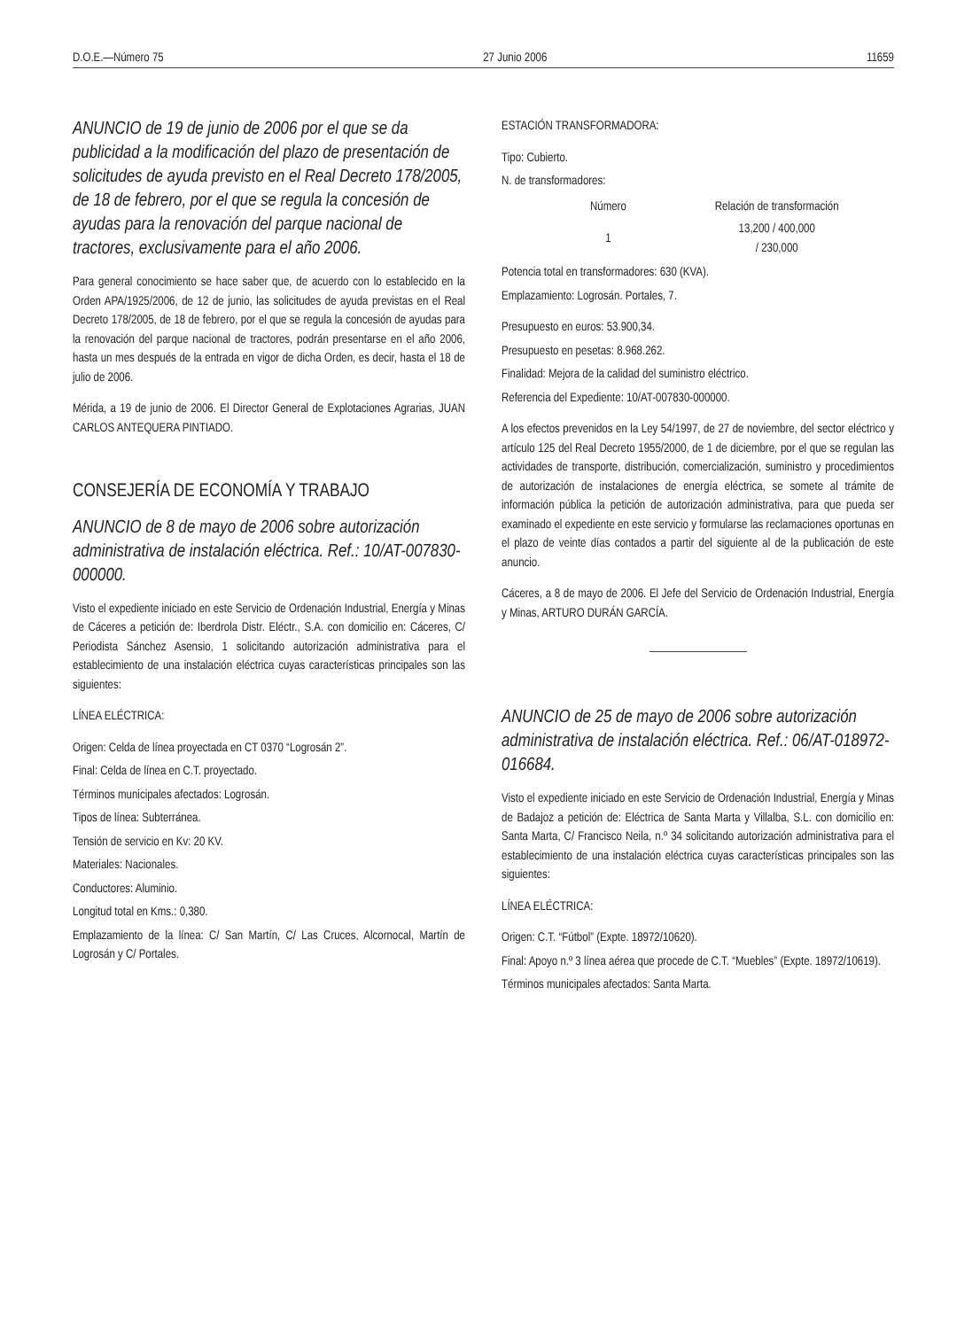D.O.E.—Número 75 27 Junio 2006 11659
ANUNCIO de 19 de junio de 2006 por el que se da publicidad a la modificación del plazo de presentación de solicitudes de ayuda previsto en el Real Decreto 178/2005, de 18 de febrero, por el que se regula la concesión de ayudas para la renovación del parque nacional de tractores, exclusivamente para el año 2006.
Para general conocimiento se hace saber que, de acuerdo con lo establecido en la Orden APA/1925/2006, de 12 de junio, las solicitudes de ayuda previstas en el Real Decreto 178/2005, de 18 de febrero, por el que se regula la concesión de ayudas para la renovación del parque nacional de tractores, podrán presentarse en el año 2006, hasta un mes después de la entrada en vigor de dicha Orden, es decir, hasta el 18 de julio de 2006.
Mérida, a 19 de junio de 2006. El Director General de Explotaciones Agrarias, JUAN CARLOS ANTEQUERA PINTIADO.
CONSEJERÍA DE ECONOMÍA Y TRABAJO
ANUNCIO de 8 de mayo de 2006 sobre autorización administrativa de instalación eléctrica. Ref.: 10/AT-007830-000000.
Visto el expediente iniciado en este Servicio de Ordenación Industrial, Energía y Minas de Cáceres a petición de: Iberdrola Distr. Eléctr., S.A. con domicilio en: Cáceres, C/ Periodista Sánchez Asensio, 1 solicitando autorización administrativa para el establecimiento de una instalación eléctrica cuyas características principales son las siguientes:
LÍNEA ELÉCTRICA:
Origen: Celda de línea proyectada en CT 0370 “Logrosán 2”.
Final: Celda de línea en C.T. proyectado.
Términos municipales afectados: Logrosán.
Tipos de línea: Subterránea.
Tensión de servicio en Kv: 20 KV.
Materiales: Nacionales.
Conductores: Aluminio.
Longitud total en Kms.: 0,380.
Emplazamiento de la línea: C/ San Martín, C/ Las Cruces, Alcornocal, Martín de Logrosán y C/ Portales.
ESTACIÓN TRANSFORMADORA:
Tipo: Cubierto.
N. de transformadores:
| Número | Relación de transformación |
| --- | --- |
| 1 | 13,200 / 400,000 / 230,000 |
Potencia total en transformadores: 630 (KVA).
Emplazamiento: Logrosán. Portales, 7.
Presupuesto en euros: 53.900,34.
Presupuesto en pesetas: 8.968.262.
Finalidad: Mejora de la calidad del suministro eléctrico.
Referencia del Expediente: 10/AT-007830-000000.
A los efectos prevenidos en la Ley 54/1997, de 27 de noviembre, del sector eléctrico y artículo 125 del Real Decreto 1955/2000, de 1 de diciembre, por el que se regulan las actividades de transporte, distribución, comercialización, suministro y procedimientos de autorización de instalaciones de energía eléctrica, se somete al trámite de información pública la petición de autorización administrativa, para que pueda ser examinado el expediente en este servicio y formularse las reclamaciones oportunas en el plazo de veinte días contados a partir del siguiente al de la publicación de este anuncio.
Cáceres, a 8 de mayo de 2006. El Jefe del Servicio de Ordenación Industrial, Energía y Minas, ARTURO DURÁN GARCÍA.
ANUNCIO de 25 de mayo de 2006 sobre autorización administrativa de instalación eléctrica. Ref.: 06/AT-018972-016684.
Visto el expediente iniciado en este Servicio de Ordenación Industrial, Energía y Minas de Badajoz a petición de: Eléctrica de Santa Marta y Villalba, S.L. con domicilio en: Santa Marta, C/ Francisco Neila, n.º 34 solicitando autorización administrativa para el establecimiento de una instalación eléctrica cuyas características principales son las siguientes:
LÍNEA ELÉCTRICA:
Origen: C.T. “Fútbol” (Expte. 18972/10620).
Final: Apoyo n.º 3 línea aérea que procede de C.T. “Muebles” (Expte. 18972/10619).
Términos municipales afectados: Santa Marta.